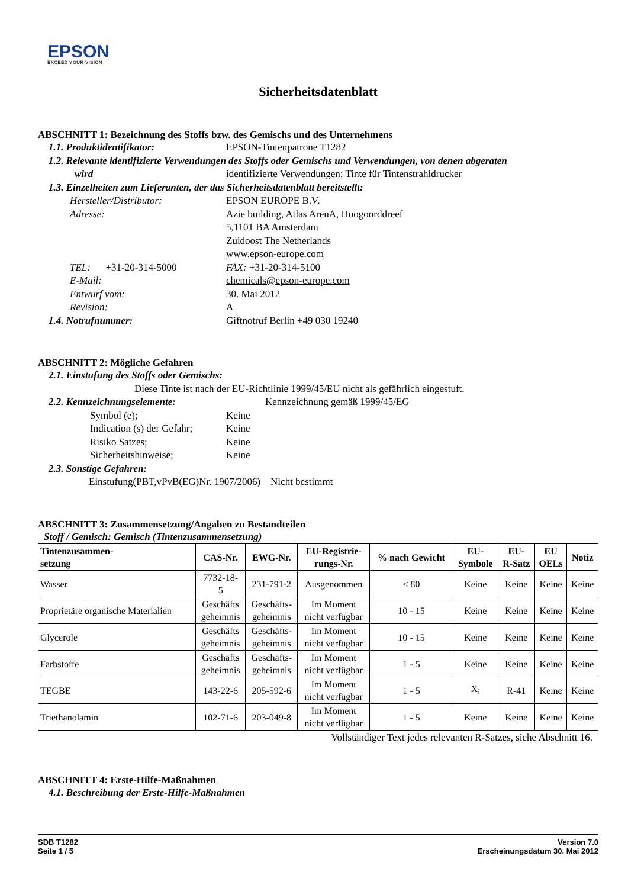EPSON
EXCEED YOUR VISION
Sicherheitsdatenblatt
ABSCHNITT 1: Bezeichnung des Stoffs bzw. des Gemischs und des Unternehmens
1.1. Produktidentifikator: EPSON-Tintenpatrone T1282
1.2. Relevante identifizierte Verwendungen des Stoffs oder Gemischs und Verwendungen, von denen abgeraten
wird identifizierte Verwendungen; Tinte für Tintenstrahldrucker
1.3. Einzelheiten zum Lieferanten, der das Sicherheitsdatenblatt bereitstellt:
Hersteller/Distributor: EPSON EUROPE B.V.
Adresse: Azie building, Atlas ArenA, Hoogoorddreef
5,1101 BA Amsterdam
Zuidoost The Netherlands
www.epson-europe.com
TEL: +31-20-314-5000 FAX: +31-20-314-5100
E-Mail: chemicals@epson-europe.com
Entwurf vom: 30. Mai 2012
Revision: A
1.4. Notrufnummer: Giftnotruf Berlin +49 030 19240
ABSCHNITT 2: Mögliche Gefahren
2.1. Einstufung des Stoffs oder Gemischs:
Diese Tinte ist nach der EU-Richtlinie 1999/45/EU nicht als gefährlich eingestuft.
2.2. Kennzeichnungselemente: Kennzeichnung gemäß 1999/45/EG
Symbol (e); Keine
Indication (s) der Gefahr;
Keine
Risiko Satzes; Keine
Sicherheitshinweise; Keine
2.3. Sonstige Gefahren:
Einstufung(PBT,vPvB(EG)Nr. 1907/2006) Nicht bestimmt
ABSCHNITT 3: Zusammensetzung/Angaben zu Bestandteilen
Stoff / Gemisch: Gemisch (Tintenzusammensetzung)
| Tintenzusammen- setzung | CAS-Nr. | EWG-Nr. | EU-Registrie- rungs-Nr. | % nach Gewicht | EU- Symbole | EU- R-Satz | EU OELs | Notiz |
| --- | --- | --- | --- | --- | --- | --- | --- | --- |
| Wasser | 7732-18- 5 | 231-791-2 | Ausgenommen | < 80 | Keine | Keine | Keine | Keine |
| Proprietäre organische Materialien | Geschäfts geheimnis | Geschäfts- geheimnis | Im Moment nicht verfügbar | 10 - 15 | Keine | Keine | Keine | Keine |
| Glycerole | Geschäfts geheimnis | Geschäfts- geheimnis | Im Moment nicht verfügbar | 10 - 15 | Keine | Keine | Keine | Keine |
| Farbstoffe | Geschäfts geheimnis | Geschäfts- geheimnis | Im Moment nicht verfügbar | 1 - 5 | Keine | Keine | Keine | Keine |
| TEGBE | 143-22-6 | 205-592-6 | Im Moment nicht verfügbar | 1 - 5 | X<sub>i</sub> | R-41 | Keine | Keine |
| Triethanolamin | 102-71-6 | 203-049-8 | Im Moment nicht verfügbar | 1 - 5 | Keine | Keine | Keine | Keine |
Vollständiger Text jedes relevanten R-Satzes, siehe Abschnitt 16.
ABSCHNITT 4: Erste-Hilfe-Maßnahmen
4.1. Beschreibung der Erste-Hilfe-Maßnahmen
SDB T1282
Seite 1 / 5
Version 7.0
Erscheinungsdatum 30. Mai 2012